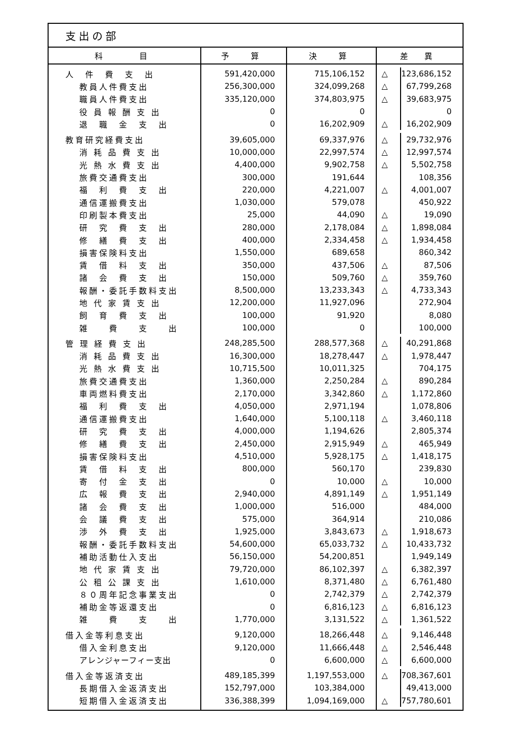支出の部
| 科 目 | 予 算 | 決 算 | 差 異 | |
| --- | --- | --- | --- | --- |
| 人 件 費 支 出 | 591,420,000 | 715,106,152 | △ | 123,686,152 |
| 教員人件費支出 | 256,300,000 | 324,099,268 | △ | 67,799,268 |
| 職員人件費支出 | 335,120,000 | 374,803,975 | △ | 39,683,975 |
| 役 員 報 酬 支 出 | 0 | 0 | | 0 |
| 退 職 金 支 出 | 0 | 16,202,909 | △ | 16,202,909 |
| 教育研究経費支出 | 39,605,000 | 69,337,976 | △ | 29,732,976 |
| 消 耗 品 費 支 出 | 10,000,000 | 22,997,574 | △ | 12,997,574 |
| 光 熱 水 費 支 出 | 4,400,000 | 9,902,758 | △ | 5,502,758 |
| 旅費交通費支出 | 300,000 | 191,644 | | 108,356 |
| 福 利 費 支 出 | 220,000 | 4,221,007 | △ | 4,001,007 |
| 通信運搬費支出 | 1,030,000 | 579,078 | | 450,922 |
| 印刷製本費支出 | 25,000 | 44,090 | △ | 19,090 |
| 研 究 費 支 出 | 280,000 | 2,178,084 | △ | 1,898,084 |
| 修 繕 費 支 出 | 400,000 | 2,334,458 | △ | 1,934,458 |
| 損害保険料支出 | 1,550,000 | 689,658 | | 860,342 |
| 賃 借 料 支 出 | 350,000 | 437,506 | △ | 87,506 |
| 諸 会 費 支 出 | 150,000 | 509,760 | △ | 359,760 |
| 報酬・委託手数料支出 | 8,500,000 | 13,233,343 | △ | 4,733,343 |
| 地 代 家 賃 支 出 | 12,200,000 | 11,927,096 | | 272,904 |
| 飼 育 費 支 出 | 100,000 | 91,920 | | 8,080 |
| 雑 費 支 出 | 100,000 | 0 | | 100,000 |
| 管 理 経 費 支 出 | 248,285,500 | 288,577,368 | △ | 40,291,868 |
| 消 耗 品 費 支 出 | 16,300,000 | 18,278,447 | △ | 1,978,447 |
| 光 熱 水 費 支 出 | 10,715,500 | 10,011,325 | | 704,175 |
| 旅費交通費支出 | 1,360,000 | 2,250,284 | △ | 890,284 |
| 車両燃料費支出 | 2,170,000 | 3,342,860 | △ | 1,172,860 |
| 福 利 費 支 出 | 4,050,000 | 2,971,194 | | 1,078,806 |
| 通信運搬費支出 | 1,640,000 | 5,100,118 | △ | 3,460,118 |
| 研 究 費 支 出 | 4,000,000 | 1,194,626 | | 2,805,374 |
| 修 繕 費 支 出 | 2,450,000 | 2,915,949 | △ | 465,949 |
| 損害保険料支出 | 4,510,000 | 5,928,175 | △ | 1,418,175 |
| 賃 借 料 支 出 | 800,000 | 560,170 | | 239,830 |
| 寄 付 金 支 出 | 0 | 10,000 | △ | 10,000 |
| 広 報 費 支 出 | 2,940,000 | 4,891,149 | △ | 1,951,149 |
| 諸 会 費 支 出 | 1,000,000 | 516,000 | | 484,000 |
| 会 議 費 支 出 | 575,000 | 364,914 | | 210,086 |
| 渉 外 費 支 出 | 1,925,000 | 3,843,673 | △ | 1,918,673 |
| 報酬・委託手数料支出 | 54,600,000 | 65,033,732 | △ | 10,433,732 |
| 補助活動仕入支出 | 56,150,000 | 54,200,851 | | 1,949,149 |
| 地 代 家 賃 支 出 | 79,720,000 | 86,102,397 | △ | 6,382,397 |
| 公 租 公 課 支 出 | 1,610,000 | 8,371,480 | △ | 6,761,480 |
| ８０周年記念事業支出 | 0 | 2,742,379 | △ | 2,742,379 |
| 補助金等返還支出 | 0 | 6,816,123 | △ | 6,816,123 |
| 雑 費 支 出 | 1,770,000 | 3,131,522 | △ | 1,361,522 |
| 借入金等利息支出 | 9,120,000 | 18,266,448 | △ | 9,146,448 |
| 借入金利息支出 | 9,120,000 | 11,666,448 | △ | 2,546,448 |
| アレンジャーフィー支出 | 0 | 6,600,000 | △ | 6,600,000 |
| 借入金等返済支出 | 489,185,399 | 1,197,553,000 | △ | 708,367,601 |
| 長期借入金返済支出 | 152,797,000 | 103,384,000 | | 49,413,000 |
| 短期借入金返済支出 | 336,388,399 | 1,094,169,000 | △ | 757,780,601 |